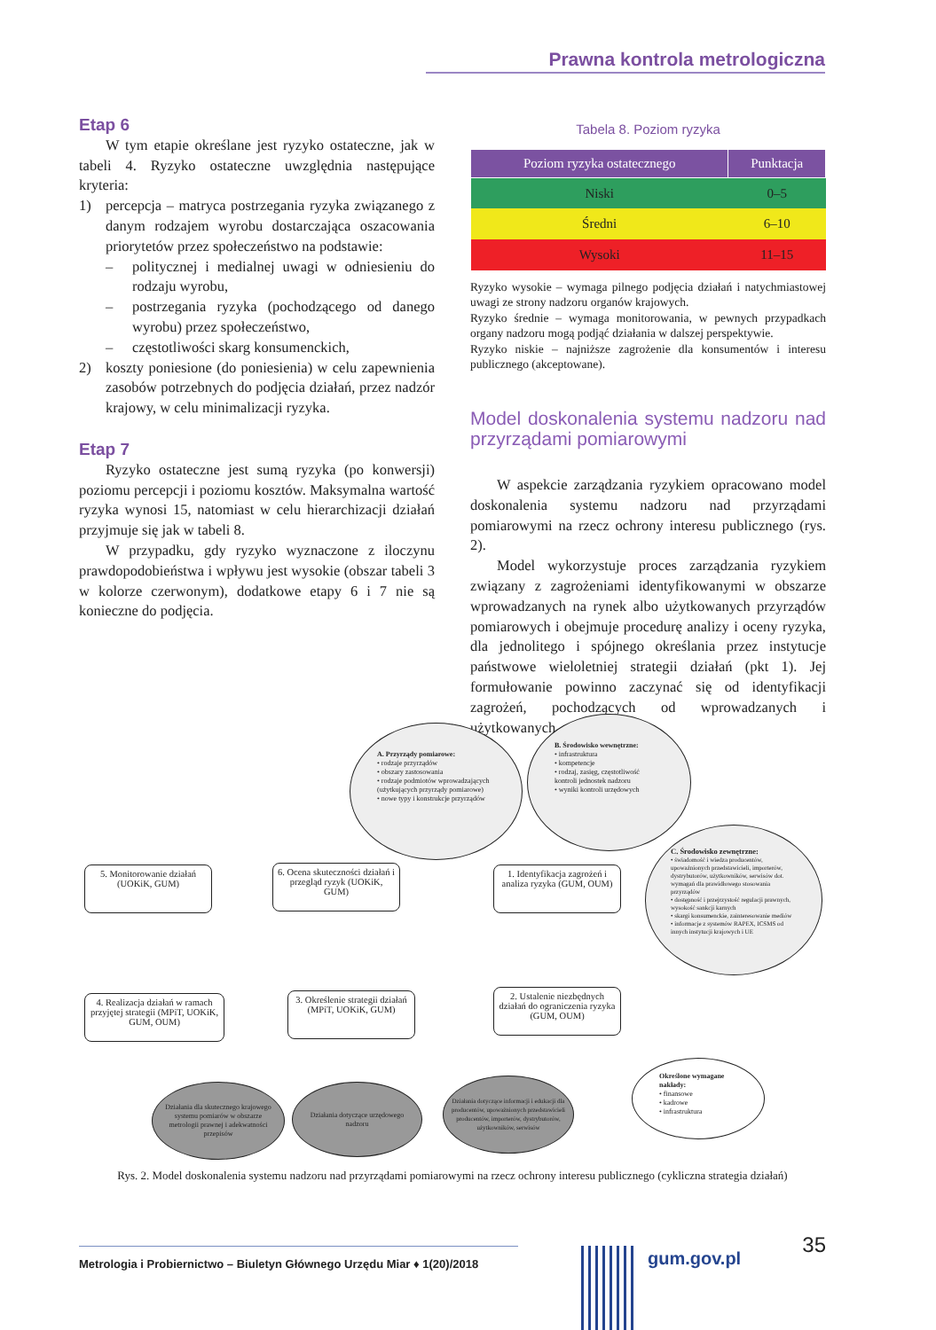Prawna kontrola metrologiczna
Etap 6
W tym etapie określane jest ryzyko ostateczne, jak w tabeli 4. Ryzyko ostateczne uwzględnia następujące kryteria:
1) percepcja – matryca postrzegania ryzyka związanego z danym rodzajem wyrobu dostarczająca oszacowania priorytetów przez społeczeństwo na podstawie:
– politycznej i medialnej uwagi w odniesieniu do rodzaju wyrobu,
– postrzegania ryzyka (pochodzącego od danego wyrobu) przez społeczeństwo,
– częstotliwości skarg konsumenckich,
2) koszty poniesione (do poniesienia) w celu zapewnienia zasobów potrzebnych do podjęcia działań, przez nadzór krajowy, w celu minimalizacji ryzyka.
Etap 7
Ryzyko ostateczne jest sumą ryzyka (po konwersji) poziomu percepcji i poziomu kosztów. Maksymalna wartość ryzyka wynosi 15, natomiast w celu hierarchizacji działań przyjmuje się jak w tabeli 8.
W przypadku, gdy ryzyko wyznaczone z iloczynu prawdopodobieństwa i wpływu jest wysokie (obszar tabeli 3 w kolorze czerwonym), dodatkowe etapy 6 i 7 nie są konieczne do podjęcia.
Tabela 8. Poziom ryzyka
| Poziom ryzyka ostatecznego | Punktacja |
| --- | --- |
| Niski | 0–5 |
| Średni | 6–10 |
| Wysoki | 11–15 |
Ryzyko wysokie – wymaga pilnego podjęcia działań i natychmiastowej uwagi ze strony nadzoru organów krajowych.
Ryzyko średnie – wymaga monitorowania, w pewnych przypadkach organy nadzoru mogą podjąć działania w dalszej perspektywie.
Ryzyko niskie – najniższe zagrożenie dla konsumentów i interesu publicznego (akceptowane).
Model doskonalenia systemu nadzoru nad przyrządami pomiarowymi
W aspekcie zarządzania ryzykiem opracowano model doskonalenia systemu nadzoru nad przyrządami pomiarowymi na rzecz ochrony interesu publicznego (rys. 2).
Model wykorzystuje proces zarządzania ryzykiem związany z zagrożeniami identyfikowanymi w obszarze wprowadzanych na rynek albo użytkowanych przyrządów pomiarowych i obejmuje procedurę analizy i oceny ryzyka, dla jednolitego i spójnego określania przez instytucje państwowe wieloletniej strategii działań (pkt 1). Jej formułowanie powinno zaczynać się od identyfikacji zagrożeń, pochodzących od wprowadzanych i użytkowanych
A. Przyrządy pomiarowe:
• rodzaje przyrządów
• obszary zastosowania
• rodzaje podmiotów wprowadzających (użytkujących przyrządy pomiarowe)
• nowe typy i konstrukcje przyrządów
B. Środowisko wewnętrzne:
• infrastruktura
• kompetencje
• rodzaj, zasięg, częstotliwość kontroli jednostek nadzoru
• wyniki kontroli urzędowych
C. Środowisko zewnętrzne:
• świadomość i wiedza producentów, upoważnionych przedstawicieli, importerów, dystrybutorów, użytkowników, serwisów dot. wymagań dla prawidłowego stosowania przyrządów
• dostępność i przejrzystość regulacji prawnych, wysokość sankcji karnych
• skargi konsumenckie, zainteresowanie mediów
• informacje z systemów RAPEX, ICSMS od innych instytucji krajowych i UE
5. Monitorowanie działań (UOKiK, GUM)
6. Ocena skuteczności działań i przegląd ryzyk (UOKiK, GUM)
1. Identyfikacja zagrożeń i analiza ryzyka (GUM, OUM)
2. Ustalenie niezbędnych działań do ograniczenia ryzyka (GUM, OUM)
3. Określenie strategii działań (MPiT, UOKiK, GUM)
4. Realizacja działań w ramach przyjętej strategii (MPiT, UOKiK, GUM, OUM)
Działania dla skutecznego krajowego systemu pomiarów w obszarze metrologii prawnej i adekwatności przepisów
Działania dotyczące urzędowego nadzoru
Działania dotyczące informacji i edukacji dla producentów, upoważnionych przedstawicieli producentów, importerów, dystrybutorów, użytkowników, serwisów
Określone wymagane nakłady:
• finansowe
• kadrowe
• infrastruktura
Rys. 2. Model doskonalenia systemu nadzoru nad przyrządami pomiarowymi na rzecz ochrony interesu publicznego (cykliczna strategia działań)
Metrologia i Probiernictwo – Biuletyn Głównego Urzędu Miar ♦ 1(20)/2018
gum.gov.pl
35